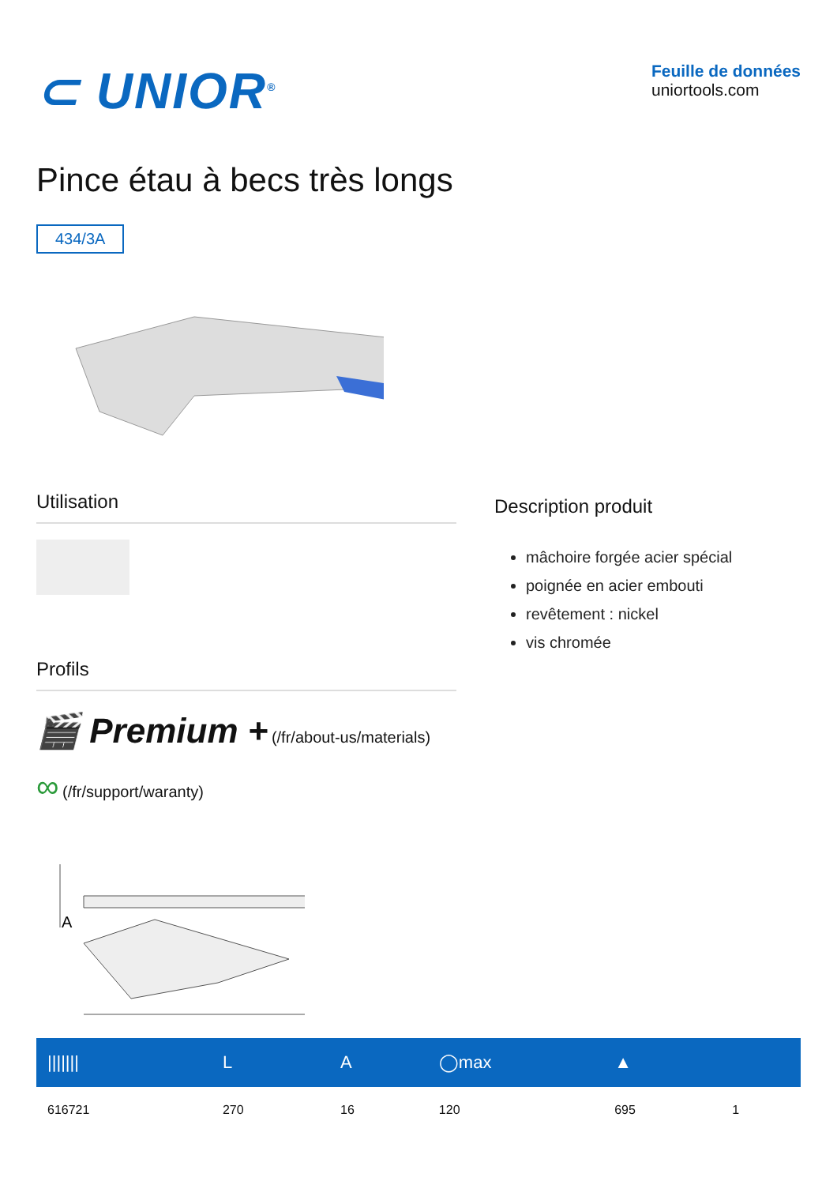⊂ UNIOR<sup>®</sup>
Feuille de données
uniortools.com
Pince étau à becs très longs
434/3A
Utilisation
Profils
🎬 Premium + (/fr/about-us/materials) ∞ (/fr/support/waranty)
Description produit
mâchoire forgée acier spécial
poignée en acier embouti
revêtement : nickel
vis chromée
A
| /////// | L | A | ◯max | ▲ | |
| --- | --- | --- | --- | --- | --- |
| 616721 | 270 | 16 | 120 | 695 | 1 |